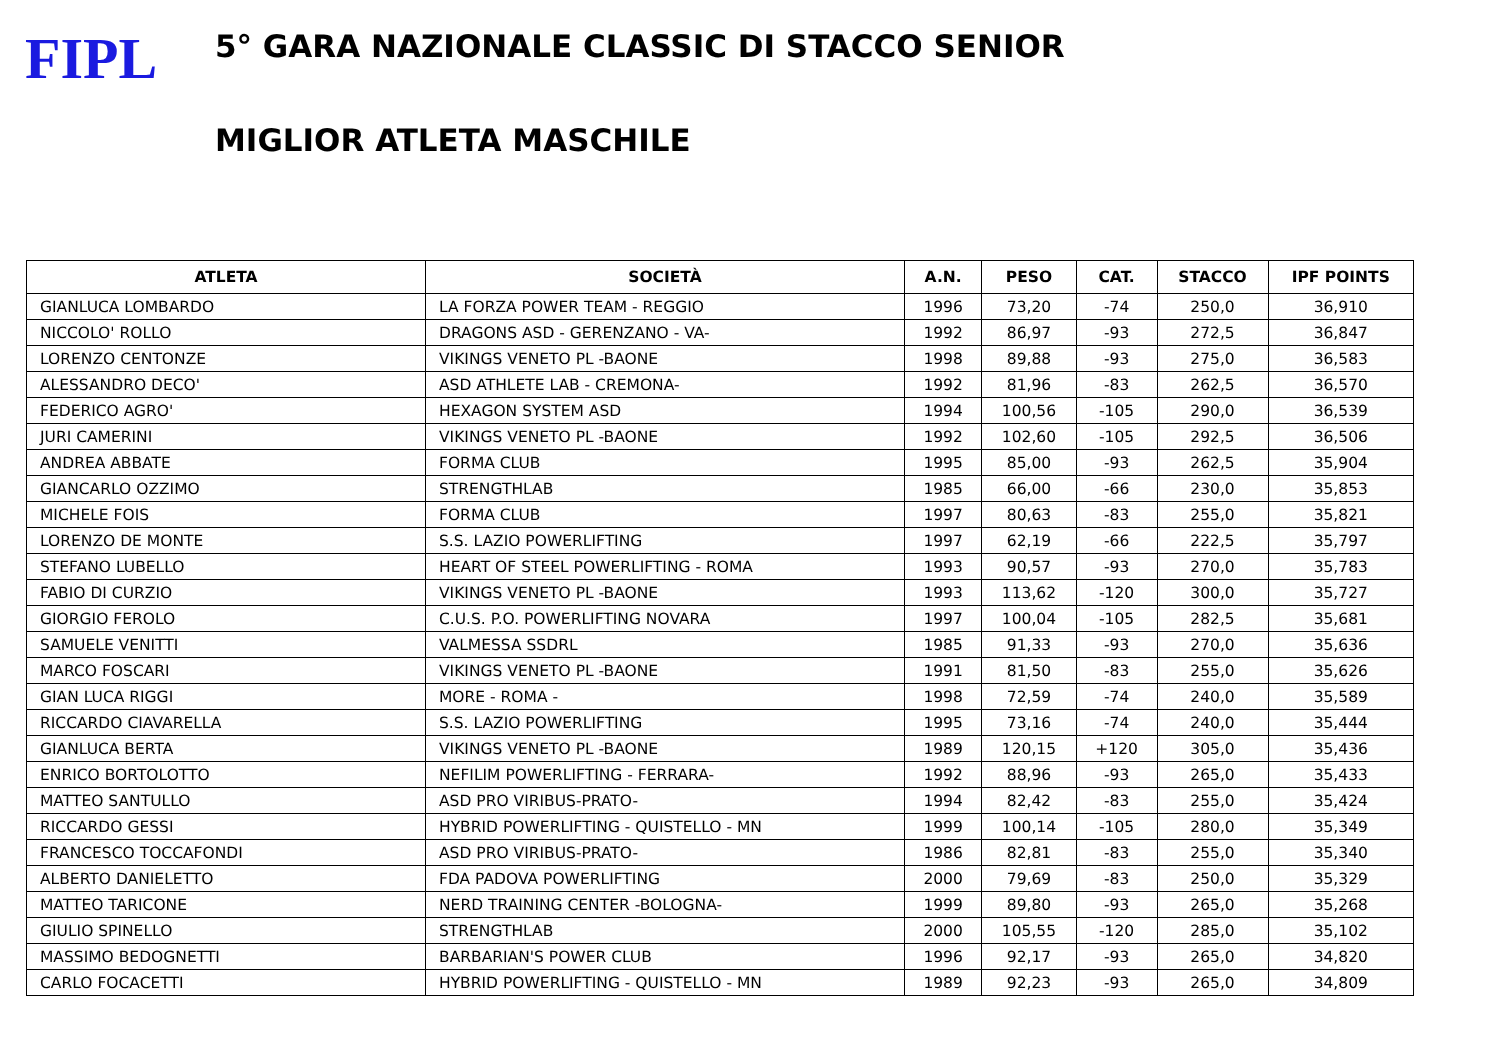FIPL
5° GARA NAZIONALE CLASSIC DI STACCO SENIOR
MIGLIOR ATLETA MASCHILE
| ATLETA | SOCIETÀ | A.N. | PESO | CAT. | STACCO | IPF POINTS |
| --- | --- | --- | --- | --- | --- | --- |
| GIANLUCA LOMBARDO | LA FORZA POWER TEAM - REGGIO | 1996 | 73,20 | -74 | 250,0 | 36,910 |
| NICCOLO' ROLLO | DRAGONS ASD - GERENZANO - VA- | 1992 | 86,97 | -93 | 272,5 | 36,847 |
| LORENZO CENTONZE | VIKINGS VENETO PL -BAONE | 1998 | 89,88 | -93 | 275,0 | 36,583 |
| ALESSANDRO DECO' | ASD ATHLETE LAB - CREMONA- | 1992 | 81,96 | -83 | 262,5 | 36,570 |
| FEDERICO AGRO' | HEXAGON SYSTEM ASD | 1994 | 100,56 | -105 | 290,0 | 36,539 |
| JURI CAMERINI | VIKINGS VENETO PL -BAONE | 1992 | 102,60 | -105 | 292,5 | 36,506 |
| ANDREA ABBATE | FORMA CLUB | 1995 | 85,00 | -93 | 262,5 | 35,904 |
| GIANCARLO OZZIMO | STRENGTHLAB | 1985 | 66,00 | -66 | 230,0 | 35,853 |
| MICHELE FOIS | FORMA CLUB | 1997 | 80,63 | -83 | 255,0 | 35,821 |
| LORENZO DE MONTE | S.S. LAZIO POWERLIFTING | 1997 | 62,19 | -66 | 222,5 | 35,797 |
| STEFANO LUBELLO | HEART OF STEEL POWERLIFTING - ROMA | 1993 | 90,57 | -93 | 270,0 | 35,783 |
| FABIO DI CURZIO | VIKINGS VENETO PL -BAONE | 1993 | 113,62 | -120 | 300,0 | 35,727 |
| GIORGIO FEROLO | C.U.S. P.O. POWERLIFTING NOVARA | 1997 | 100,04 | -105 | 282,5 | 35,681 |
| SAMUELE VENITTI | VALMESSA SSDRL | 1985 | 91,33 | -93 | 270,0 | 35,636 |
| MARCO FOSCARI | VIKINGS VENETO PL -BAONE | 1991 | 81,50 | -83 | 255,0 | 35,626 |
| GIAN LUCA RIGGI | MORE - ROMA - | 1998 | 72,59 | -74 | 240,0 | 35,589 |
| RICCARDO CIAVARELLA | S.S. LAZIO POWERLIFTING | 1995 | 73,16 | -74 | 240,0 | 35,444 |
| GIANLUCA BERTA | VIKINGS VENETO PL -BAONE | 1989 | 120,15 | +120 | 305,0 | 35,436 |
| ENRICO BORTOLOTTO | NEFILIM POWERLIFTING - FERRARA- | 1992 | 88,96 | -93 | 265,0 | 35,433 |
| MATTEO SANTULLO | ASD PRO VIRIBUS-PRATO- | 1994 | 82,42 | -83 | 255,0 | 35,424 |
| RICCARDO GESSI | HYBRID POWERLIFTING - QUISTELLO - MN | 1999 | 100,14 | -105 | 280,0 | 35,349 |
| FRANCESCO TOCCAFONDI | ASD PRO VIRIBUS-PRATO- | 1986 | 82,81 | -83 | 255,0 | 35,340 |
| ALBERTO DANIELETTO | FDA PADOVA POWERLIFTING | 2000 | 79,69 | -83 | 250,0 | 35,329 |
| MATTEO TARICONE | NERD TRAINING CENTER -BOLOGNA- | 1999 | 89,80 | -93 | 265,0 | 35,268 |
| GIULIO SPINELLO | STRENGTHLAB | 2000 | 105,55 | -120 | 285,0 | 35,102 |
| MASSIMO BEDOGNETTI | BARBARIAN'S POWER CLUB | 1996 | 92,17 | -93 | 265,0 | 34,820 |
| CARLO FOCACETTI | HYBRID POWERLIFTING - QUISTELLO - MN | 1989 | 92,23 | -93 | 265,0 | 34,809 |